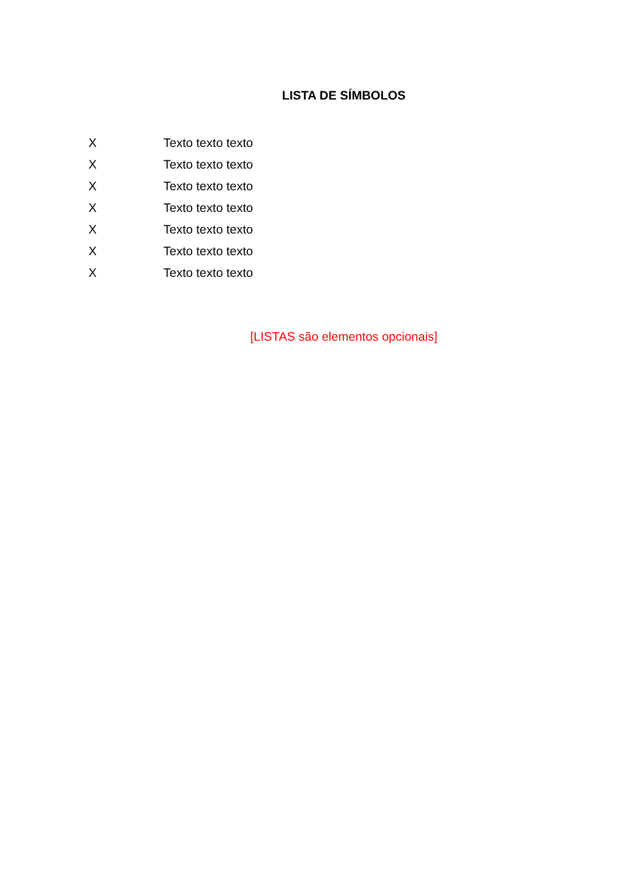LISTA DE SÍMBOLOS
X Texto texto texto
X Texto texto texto
X Texto texto texto
X Texto texto texto
X Texto texto texto
X Texto texto texto
X Texto texto texto
[LISTAS são elementos opcionais]